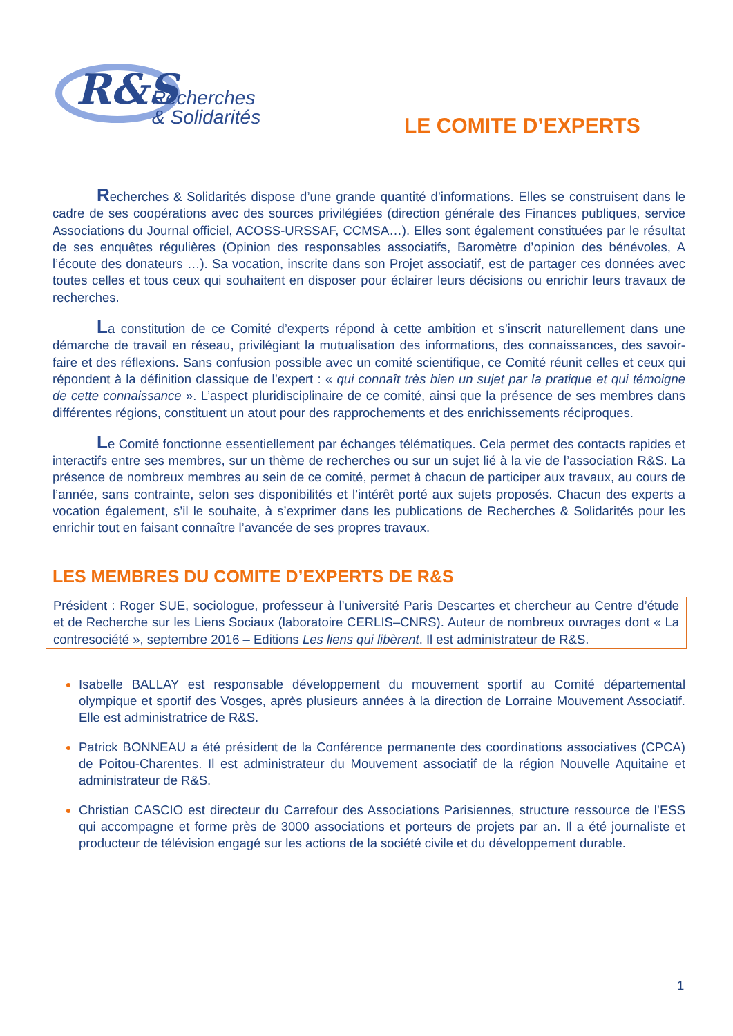R&S
Recherches
& Solidarités
LE COMITE D’EXPERTS
Recherches & Solidarités dispose d’une grande quantité d’informations. Elles se construisent dans le cadre de ses coopérations avec des sources privilégiées (direction générale des Finances publiques, service Associations du Journal officiel, ACOSS-URSSAF, CCMSA…). Elles sont également constituées par le résultat de ses enquêtes régulières (Opinion des responsables associatifs, Baromètre d’opinion des bénévoles, A l’écoute des donateurs …). Sa vocation, inscrite dans son Projet associatif, est de partager ces données avec toutes celles et tous ceux qui souhaitent en disposer pour éclairer leurs décisions ou enrichir leurs travaux de recherches.
La constitution de ce Comité d’experts répond à cette ambition et s’inscrit naturellement dans une démarche de travail en réseau, privilégiant la mutualisation des informations, des connaissances, des savoir-faire et des réflexions. Sans confusion possible avec un comité scientifique, ce Comité réunit celles et ceux qui répondent à la définition classique de l’expert : « qui connaît très bien un sujet par la pratique et qui témoigne de cette connaissance ». L’aspect pluridisciplinaire de ce comité, ainsi que la présence de ses membres dans différentes régions, constituent un atout pour des rapprochements et des enrichissements réciproques.
Le Comité fonctionne essentiellement par échanges télématiques. Cela permet des contacts rapides et interactifs entre ses membres, sur un thème de recherches ou sur un sujet lié à la vie de l’association R&S. La présence de nombreux membres au sein de ce comité, permet à chacun de participer aux travaux, au cours de l’année, sans contrainte, selon ses disponibilités et l’intérêt porté aux sujets proposés. Chacun des experts a vocation également, s’il le souhaite, à s’exprimer dans les publications de Recherches & Solidarités pour les enrichir tout en faisant connaître l’avancée de ses propres travaux.
LES MEMBRES DU COMITE D’EXPERTS DE R&S
Président : Roger SUE, sociologue, professeur à l’université Paris Descartes et chercheur au Centre d’étude et de Recherche sur les Liens Sociaux (laboratoire CERLIS–CNRS). Auteur de nombreux ouvrages dont « La contresociété », septembre 2016 – Editions Les liens qui libèrent. Il est administrateur de R&S.
Isabelle BALLAY est responsable développement du mouvement sportif au Comité départemental olympique et sportif des Vosges, après plusieurs années à la direction de Lorraine Mouvement Associatif. Elle est administratrice de R&S.
Patrick BONNEAU a été président de la Conférence permanente des coordinations associatives (CPCA) de Poitou-Charentes. Il est administrateur du Mouvement associatif de la région Nouvelle Aquitaine et administrateur de R&S.
Christian CASCIO est directeur du Carrefour des Associations Parisiennes, structure ressource de l’ESS qui accompagne et forme près de 3000 associations et porteurs de projets par an. Il a été journaliste et producteur de télévision engagé sur les actions de la société civile et du développement durable.
1